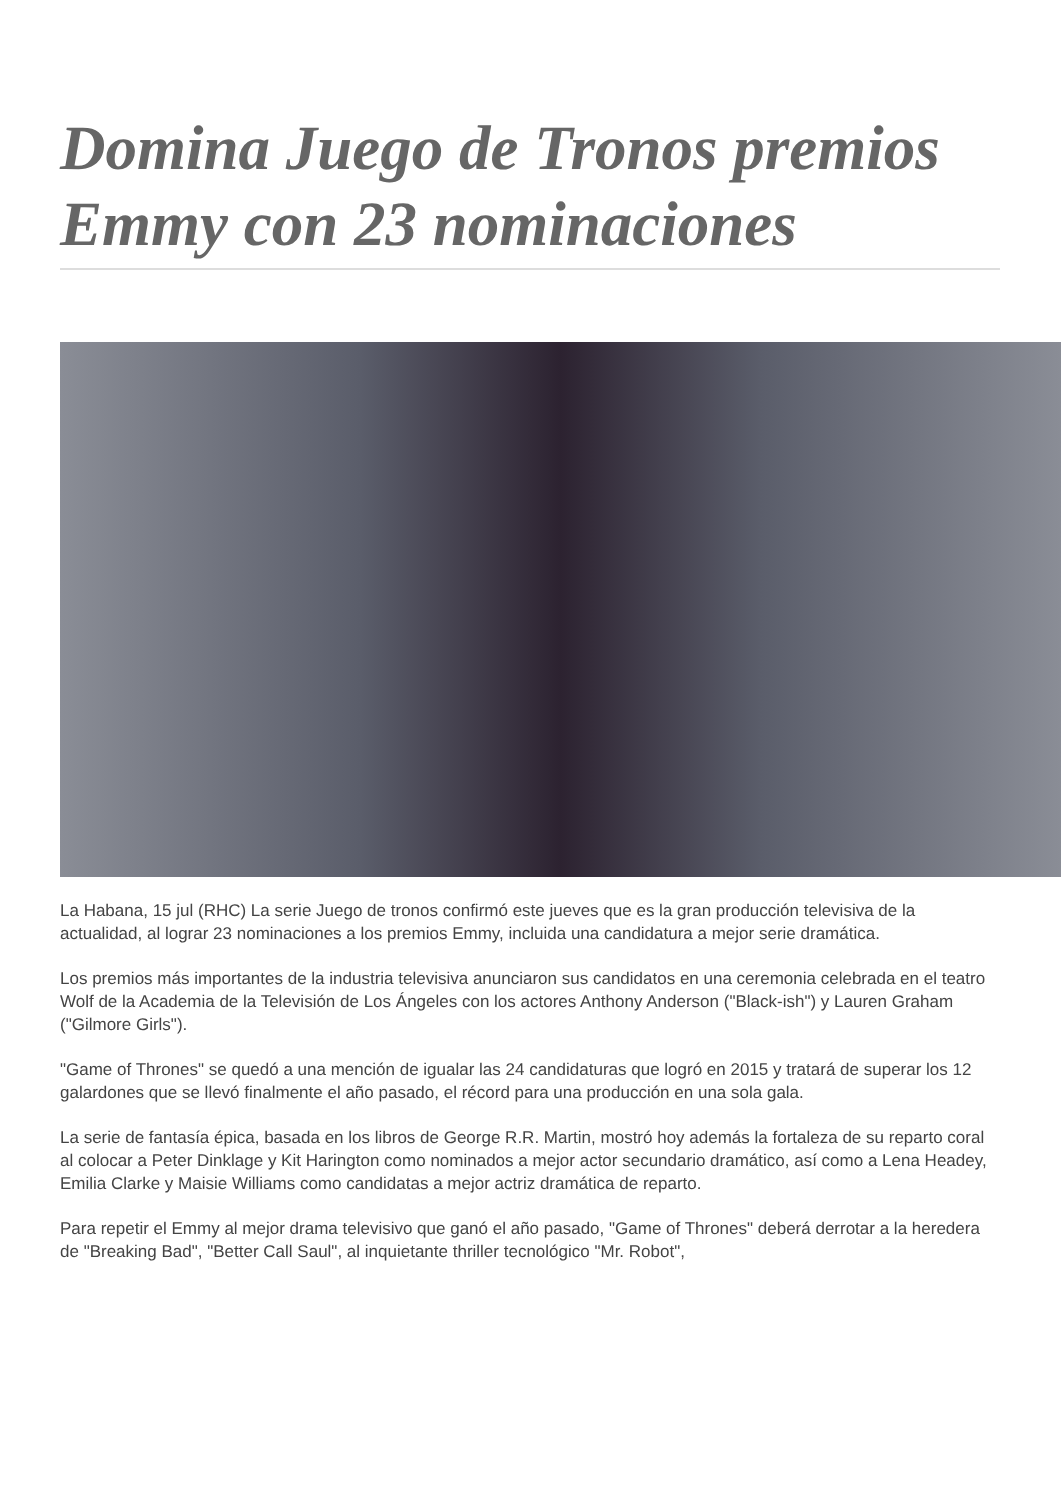Domina Juego de Tronos premios Emmy con 23 nominaciones
La Habana, 15 jul (RHC) La serie Juego de tronos confirmó este jueves que es la gran producción televisiva de la actualidad, al lograr 23 nominaciones a los premios Emmy, incluida una candidatura a mejor serie dramática.
Los premios más importantes de la industria televisiva anunciaron sus candidatos en una ceremonia celebrada en el teatro Wolf de la Academia de la Televisión de Los Ángeles con los actores Anthony Anderson ("Black-ish") y Lauren Graham ("Gilmore Girls").
"Game of Thrones" se quedó a una mención de igualar las 24 candidaturas que logró en 2015 y tratará de superar los 12 galardones que se llevó finalmente el año pasado, el récord para una producción en una sola gala.
La serie de fantasía épica, basada en los libros de George R.R. Martin, mostró hoy además la fortaleza de su reparto coral al colocar a Peter Dinklage y Kit Harington como nominados a mejor actor secundario dramático, así como a Lena Headey, Emilia Clarke y Maisie Williams como candidatas a mejor actriz dramática de reparto.
Para repetir el Emmy al mejor drama televisivo que ganó el año pasado, "Game of Thrones" deberá derrotar a la heredera de "Breaking Bad", "Better Call Saul", al inquietante thriller tecnológico "Mr. Robot",